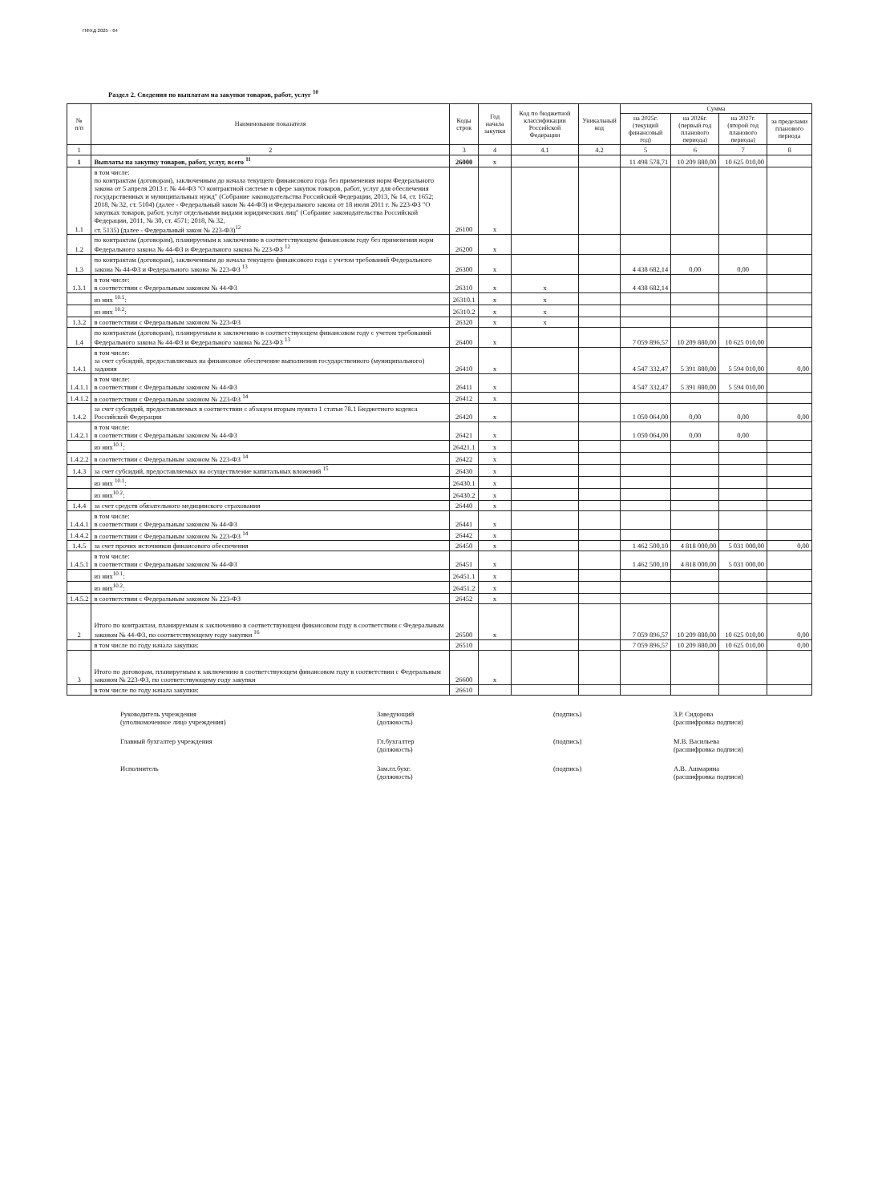ПФХД 2025 - 64
Раздел 2. Сведения по выплатам на закупки товаров, работ, услуг <sup>10</sup>
| № п/п | Наименование показателя | Коды строк | Год начала закупки | Код по бюджетной классификации Российской Федерации | Уникальный код | Сумма | | | |
| --- | --- | --- | --- | --- | --- | --- | --- | --- | --- |
| | | | | | | на 2025г. (текущий финансовый год) | на 2026г. (первый год планового периода) | на 2027г. (второй год планового периода) | за пределами планового периода |
| 1 | 2 | 3 | 4 | 4.1 | 4.2 | 5 | 6 | 7 | 8 |
| 1 | Выплаты на закупку товаров, работ, услуг, всего <sup>11</sup> | 26000 | x | | | 11 498 578,71 | 10 209 880,00 | 10 625 010,00 | |
| 1.1 | в том числе: по контрактам (договорам), заключенным до начала текущего финансового года без применения норм Федерального закона от 5 апреля 2013 г. № 44-ФЗ "О контрактной системе в сфере закупок товаров, работ, услуг для обеспечения государственных и муниципальных нужд" (Собрание законодательства Российской Федерации, 2013, № 14, ст. 1652; 2018, № 32, ст. 5104) (далее - Федеральный закон № 44-ФЗ) и Федерального закона от 18 июля 2011 г. № 223-ФЗ "О закупках товаров, работ, услуг отдельными видами юридических лиц" (Собрание законодательства Российской Федерации, 2011, № 30, ст. 4571; 2018, № 32, ст. 5135) (далее - Федеральный закон № 223-ФЗ)<sup>12</sup> | 26100 | x | | | | | | |
| 1.2 | по контрактам (договорам), планируемым к заключению в соответствующем финансовом году без применения норм Федерального закона № 44-ФЗ и Федерального закона № 223-ФЗ <sup>12</sup> | 26200 | x | | | | | | |
| 1.3 | по контрактам (договорам), заключенным до начала текущего финансового года с учетом требований Федерального закона № 44-ФЗ и Федерального закона № 223-ФЗ <sup>13</sup> | 26300 | x | | | 4 438 682,14 | 0,00 | 0,00 | |
| 1.3.1 | в том числе: в соответствии с Федеральным законом № 44-ФЗ | 26310 | x | x | | 4 438 682,14 | | | |
| | из них <sup>10.1</sup>: | 26310.1 | x | x | | | | | |
| | из них <sup>10.2</sup>: | 26310.2 | x | x | | | | | |
| 1.3.2 | в соответствии с Федеральным законом № 223-ФЗ | 26320 | x | x | | | | | |
| 1.4 | по контрактам (договорам), планируемым к заключению в соответствующем финансовом году с учетом требований Федерального закона № 44-ФЗ и Федерального закона № 223-ФЗ <sup>13</sup> | 26400 | x | | | 7 059 896,57 | 10 209 880,00 | 10 625 010,00 | |
| 1.4.1 | в том числе: за счет субсидий, предоставляемых на финансовое обеспечение выполнения государственного (муниципального) задания | 26410 | x | | | 4 547 332,47 | 5 391 880,00 | 5 594 010,00 | 0,00 |
| 1.4.1.1 | в том числе: в соответствии с Федеральным законом № 44-ФЗ | 26411 | x | | | 4 547 332,47 | 5 391 880,00 | 5 594 010,00 | |
| 1.4.1.2 | в соответствии с Федеральным законом № 223-ФЗ <sup>14</sup> | 26412 | x | | | | | | |
| 1.4.2 | за счет субсидий, предоставляемых в соответствии с абзацем вторым пункта 1 статьи 78.1 Бюджетного кодекса Российской Федерации | 26420 | x | | | 1 050 064,00 | 0,00 | 0,00 | 0,00 |
| 1.4.2.1 | в том числе: в соответствии с Федеральным законом № 44-ФЗ | 26421 | x | | | 1 050 064,00 | 0,00 | 0,00 | |
| | из них<sup>10.1</sup>: | 26421.1 | x | | | | | | |
| 1.4.2.2 | в соответствии с Федеральным законом № 223-ФЗ <sup>14</sup> | 26422 | x | | | | | | |
| 1.4.3 | за счет субсидий, предоставляемых на осуществление капитальных вложений <sup>15</sup> | 26430 | x | | | | | | |
| | из них <sup>10.1</sup>: | 26430.1 | x | | | | | | |
| | из них<sup>10.2</sup>: | 26430.2 | x | | | | | | |
| 1.4.4 | за счет средств обязательного медицинского страхования | 26440 | x | | | | | | |
| 1.4.4.1 | в том числе: в соответствии с Федеральным законом № 44-ФЗ | 26441 | x | | | | | | |
| 1.4.4.2 | в соответствии с Федеральным законом № 223-ФЗ <sup>14</sup> | 26442 | x | | | | | | |
| 1.4.5 | за счет прочих источников финансового обеспечения | 26450 | x | | | 1 462 500,10 | 4 818 000,00 | 5 031 000,00 | 0,00 |
| 1.4.5.1 | в том числе: в соответствии с Федеральным законом № 44-ФЗ | 26451 | x | | | 1 462 500,10 | 4 818 000,00 | 5 031 000,00 | |
| | из них<sup>10.1</sup>: | 26451.1 | x | | | | | | |
| | из них<sup>10.2</sup>: | 26451.2 | x | | | | | | |
| 1.4.5.2 | в соответствии с Федеральным законом № 223-ФЗ | 26452 | x | | | | | | |
| 2 | Итого по контрактам, планируемым к заключению в соответствующем финансовом году в соответствии с Федеральным законом № 44-ФЗ, по соответствующему году закупки <sup>16</sup> | 26500 | x | | | 7 059 896,57 | 10 209 880,00 | 10 625 010,00 | 0,00 |
| | в том числе по году начала закупки: | 26510 | | | | 7 059 896,57 | 10 209 880,00 | 10 625 010,00 | 0,00 |
| 3 | Итого по договорам, планируемым к заключению в соответствующем финансовом году в соответствии с Федеральным законом № 223-ФЗ, по соответствующему году закупки | 26600 | x | | | | | | |
| | в том числе по году начала закупки: | 26610 | | | | | | | |
Руководитель учреждения
(уполномоченное лицо учреждения) Заведующий
(должность) (подпись) З.Р. Сидорова
(расшифровка подписи)
Главный бухгалтер учреждения Гл.бухгалтер
(должность) (подпись) М.В. Васильева
(расшифровка подписи)
Исполнитель Зам.гл.бухг.
(должность) (подпись) А.В. Ашмарина
(расшифровка подписи)